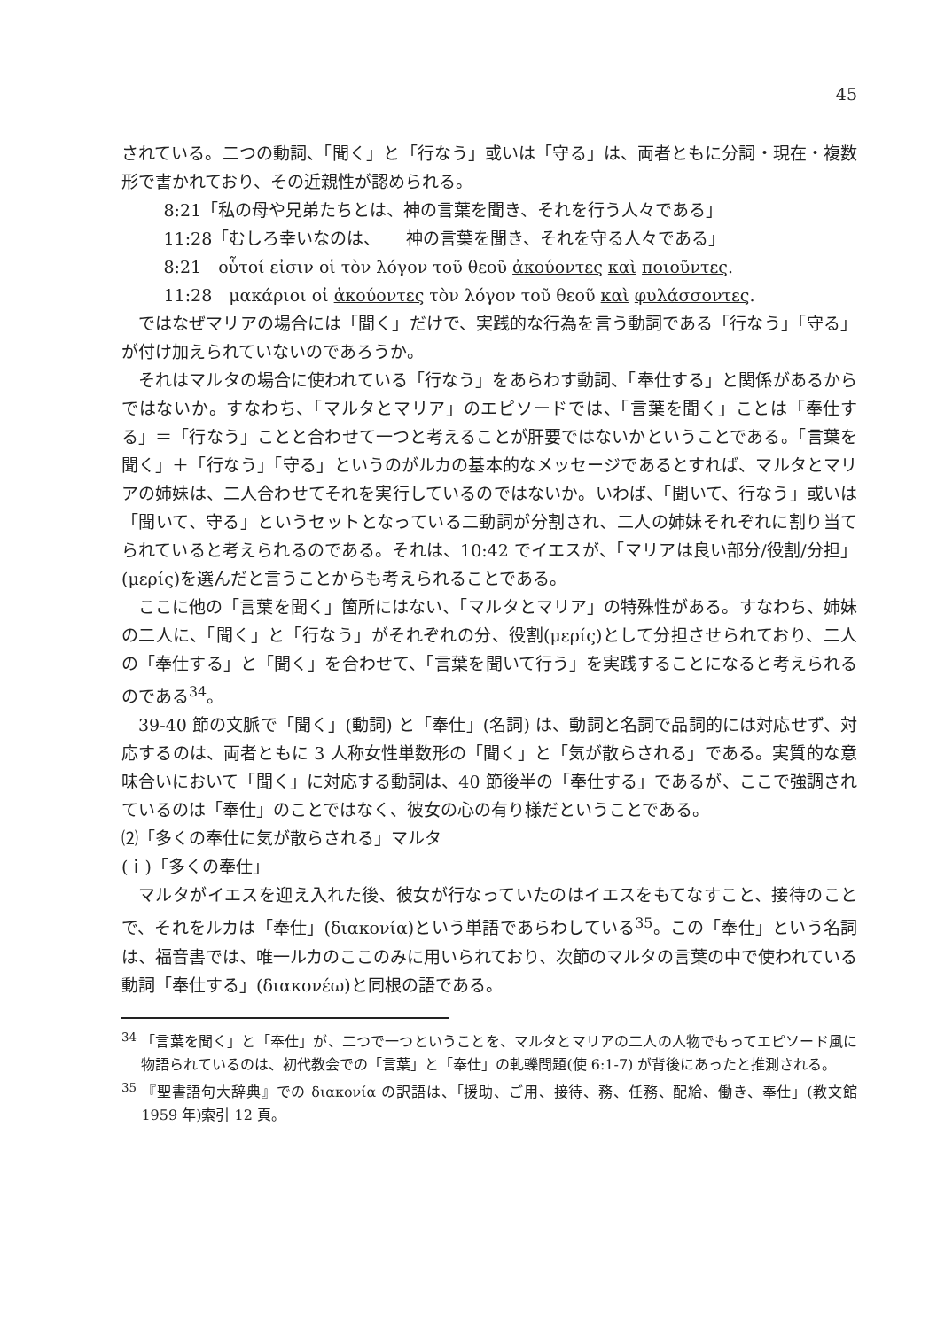45
されている。二つの動詞、「聞く」と「行なう」或いは「守る」は、両者ともに分詞・現在・複数形で書かれており、その近親性が認められる。
8:21「私の母や兄弟たちとは、神の言葉を聞き、それを行う人々である」
11:28「むしろ幸いなのは、　　神の言葉を聞き、それを守る人々である」
8:21　οὗτοί εἰσιν οἱ τὸν λόγον τοῦ θεοῦ ἀκούοντες καὶ ποιοῦντες.
11:28　μακάριοι οἱ ἀκούοντες τὸν λόγον τοῦ θεοῦ καὶ φυλάσσοντες.
ではなぜマリアの場合には「聞く」だけで、実践的な行為を言う動詞である「行なう」「守る」が付け加えられていないのであろうか。
それはマルタの場合に使われている「行なう」をあらわす動詞、「奉仕する」と関係があるからではないか。すなわち、「マルタとマリア」のエピソードでは、「言葉を聞く」ことは「奉仕する」＝「行なう」ことと合わせて一つと考えることが肝要ではないかということである。「言葉を聞く」＋「行なう」「守る」というのがルカの基本的なメッセージであるとすれば、マルタとマリアの姉妹は、二人合わせてそれを実行しているのではないか。いわば、「聞いて、行なう」或いは「聞いて、守る」というセットとなっている二動詞が分割され、二人の姉妹それぞれに割り当てられていると考えられるのである。それは、10:42 でイエスが、「マリアは良い部分/役割/分担」(μερίς)を選んだと言うことからも考えられることである。
ここに他の「言葉を聞く」箇所にはない、「マルタとマリア」の特殊性がある。すなわち、姉妹の二人に、「聞く」と「行なう」がそれぞれの分、役割(μερίς)として分担させられており、二人の「奉仕する」と「聞く」を合わせて、「言葉を聞いて行う」を実践することになると考えられるのである<sup>34</sup>。
39-40 節の文脈で「聞く」(動詞) と「奉仕」(名詞) は、動詞と名詞で品詞的には対応せず、対応するのは、両者ともに 3 人称女性単数形の「聞く」と「気が散らされる」である。実質的な意味合いにおいて「聞く」に対応する動詞は、40 節後半の「奉仕する」であるが、ここで強調されているのは「奉仕」のことではなく、彼女の心の有り様だということである。
⑵「多くの奉仕に気が散らされる」マルタ
(ｉ)「多くの奉仕」
マルタがイエスを迎え入れた後、彼女が行なっていたのはイエスをもてなすこと、接待のことで、それをルカは「奉仕」(διακονία)という単語であらわしている<sup>35</sup>。この「奉仕」という名詞は、福音書では、唯一ルカのここのみに用いられており、次節のマルタの言葉の中で使われている動詞「奉仕する」(διακονέω)と同根の語である。
<sup>34</sup> 「言葉を聞く」と「奉仕」が、二つで一つということを、マルタとマリアの二人の人物でもってエピソード風に物語られているのは、初代教会での「言葉」と「奉仕」の軋轢問題(使 6:1-7) が背後にあったと推測される。
<sup>35</sup> 『聖書語句大辞典』での διακονία の訳語は、「援助、ご用、接待、務、任務、配給、働き、奉仕」(教文館 1959 年)索引 12 頁。